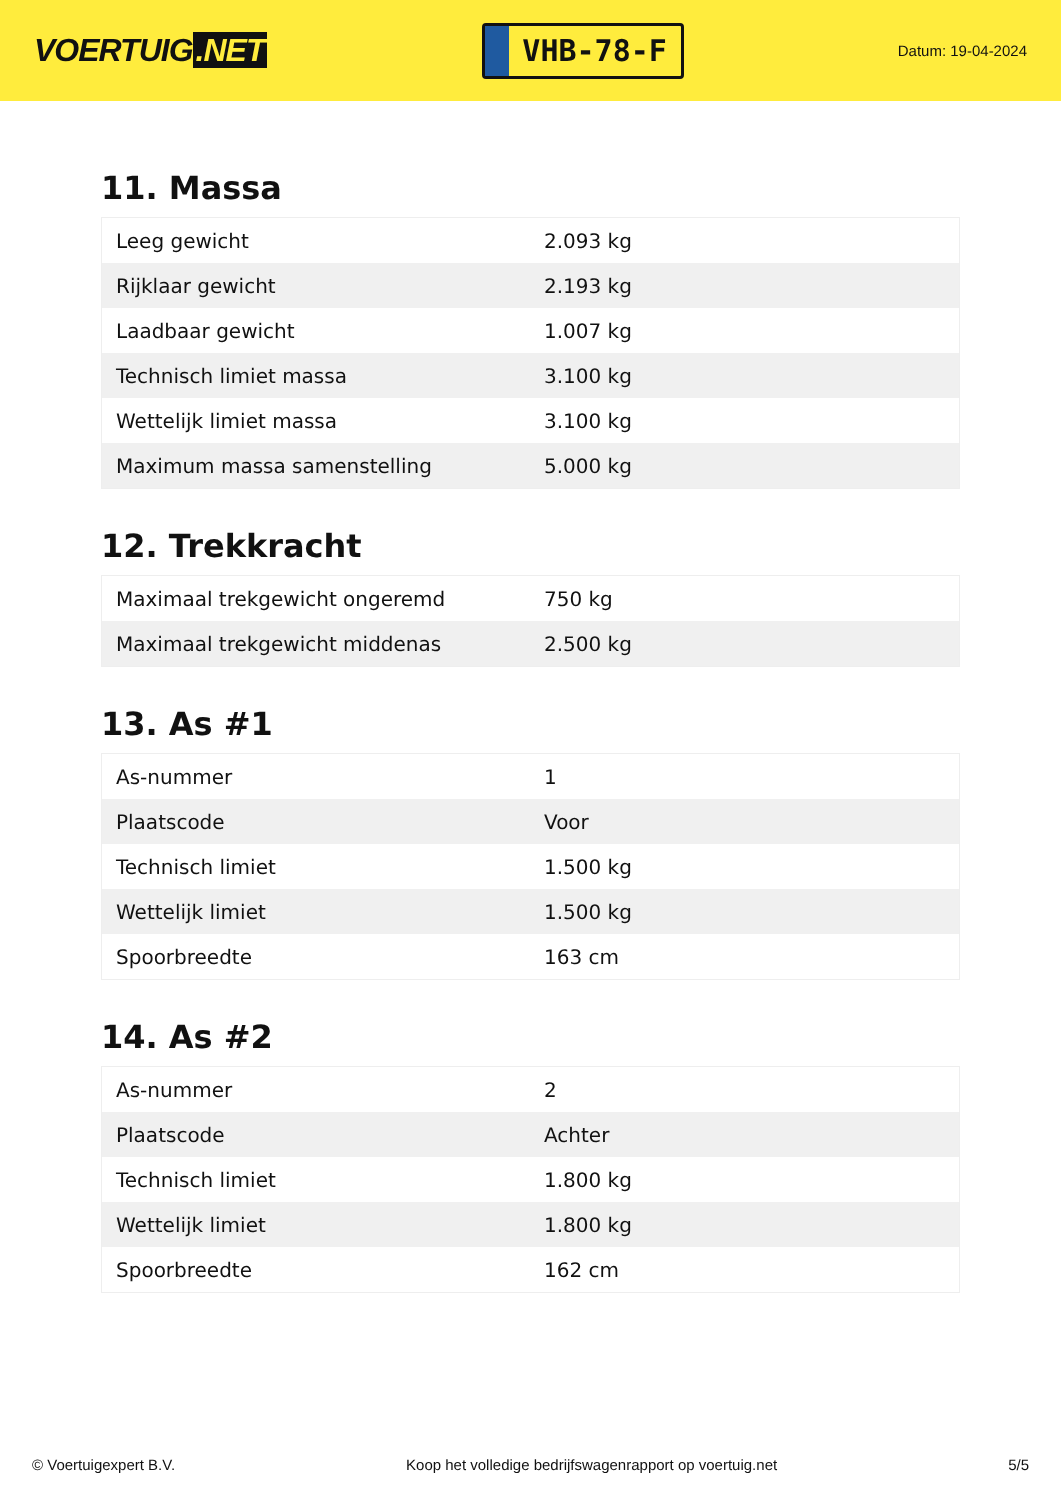VOERTUIG.NET
VHB-78-F
Datum: 19-04-2024
11. Massa
| Leeg gewicht | 2.093 kg |
| Rijklaar gewicht | 2.193 kg |
| Laadbaar gewicht | 1.007 kg |
| Technisch limiet massa | 3.100 kg |
| Wettelijk limiet massa | 3.100 kg |
| Maximum massa samenstelling | 5.000 kg |
12. Trekkracht
| Maximaal trekgewicht ongeremd | 750 kg |
| Maximaal trekgewicht middenas | 2.500 kg |
13. As #1
| As-nummer | 1 |
| Plaatscode | Voor |
| Technisch limiet | 1.500 kg |
| Wettelijk limiet | 1.500 kg |
| Spoorbreedte | 163 cm |
14. As #2
| As-nummer | 2 |
| Plaatscode | Achter |
| Technisch limiet | 1.800 kg |
| Wettelijk limiet | 1.800 kg |
| Spoorbreedte | 162 cm |
© Voertuigexpert B.V. Koop het volledige bedrijfswagenrapport op voertuig.net 5/5